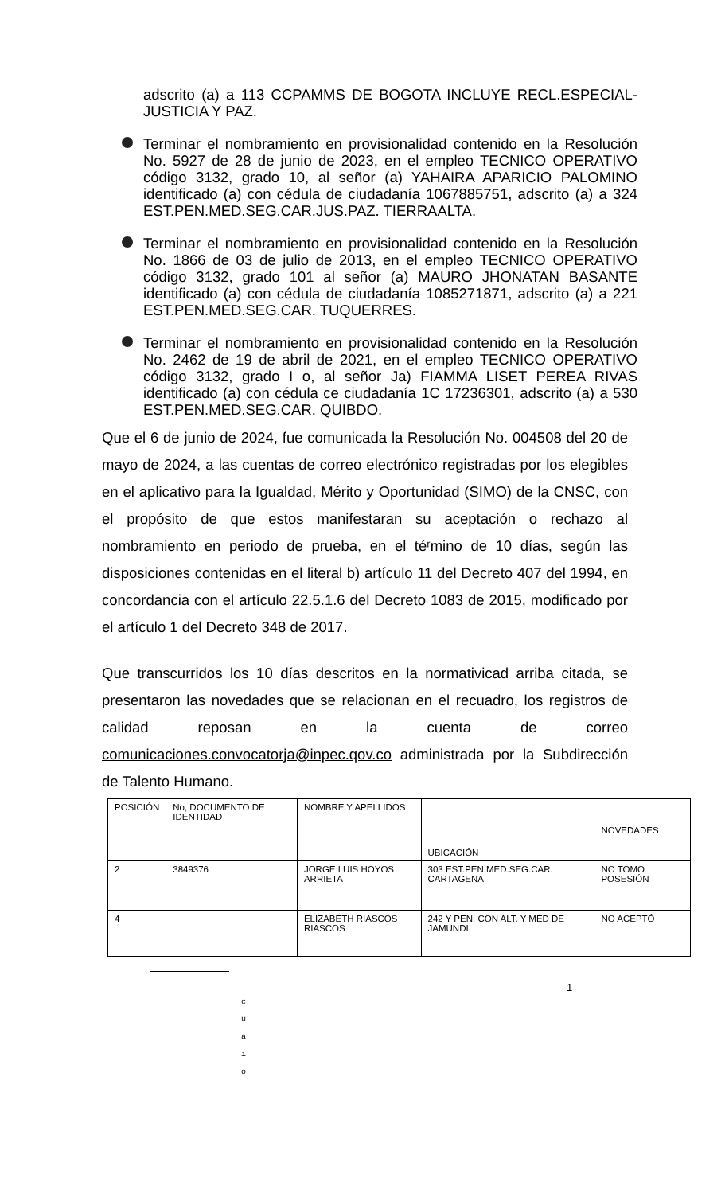adscrito (a) a 113 CCPAMMS DE BOGOTA INCLUYE RECL.ESPECIAL-JUSTICIA Y PAZ.
Terminar el nombramiento en provisionalidad contenido en la Resolución No. 5927 de 28 de junio de 2023, en el empleo TECNICO OPERATIVO código 3132, grado 10, al señor (a) YAHAIRA APARICIO PALOMINO identificado (a) con cédula de ciudadanía 1067885751, adscrito (a) a 324 EST.PEN.MED.SEG.CAR.JUS.PAZ. TIERRAALTA.
Terminar el nombramiento en provisionalidad contenido en la Resolución No. 1866 de 03 de julio de 2013, en el empleo TECNICO OPERATIVO código 3132, grado 101 al señor (a) MAURO JHONATAN BASANTE identificado (a) con cédula de ciudadanía 1085271871, adscrito (a) a 221 EST.PEN.MED.SEG.CAR. TUQUERRES.
Terminar el nombramiento en provisionalidad contenido en la Resolución No. 2462 de 19 de abril de 2021, en el empleo TECNICO OPERATIVO código 3132, grado I o, al señor Ja) FIAMMA LISET PEREA RIVAS identificado (a) con cédula ce ciudadanía 1C 17236301, adscrito (a) a 530 EST.PEN.MED.SEG.CAR. QUIBDO.
Que el 6 de junio de 2024, fue comunicada la Resolución No. 004508 del 20 de mayo de 2024, a las cuentas de correo electrónico registradas por los elegibles en el aplicativo para la Igualdad, Mérito y Oportunidad (SIMO) de la CNSC, con el propósito de que estos manifestaran su aceptación o rechazo al nombramiento en periodo de prueba, en el téʳmino de 10 días, según las disposiciones contenidas en el literal b) artículo 11 del Decreto 407 del 1994, en concordancia con el artículo 22.5.1.6 del Decreto 1083 de 2015, modificado por el artículo 1 del Decreto 348 de 2017.
Que transcurridos los 10 días descritos en la normativicad arriba citada, se presentaron las novedades que se relacionan en el recuadro, los registros de calidad reposan en la cuenta de correo comunicaciones.convocatorja@inpec.qov.co administrada por la Subdirección de Talento Humano.
| POSICIÓN | No, DOCUMENTO DE IDENTIDAD | NOMBRE Y APELLIDOS | UBICACIÓN | NOVEDADES |
| --- | --- | --- | --- | --- |
| 2 | 3849376 | JORGE LUIS HOYOS ARRIETA | 303 EST.PEN.MED.SEG.CAR. CARTAGENA | NO TOMO POSESIÓN |
| 4 | | ELIZABETH RIASCOS RIASCOS | 242 Y PEN. CON ALT. Y MED DE JAMUNDI | NO ACEPTÓ |
1
c
u
a
ı
o